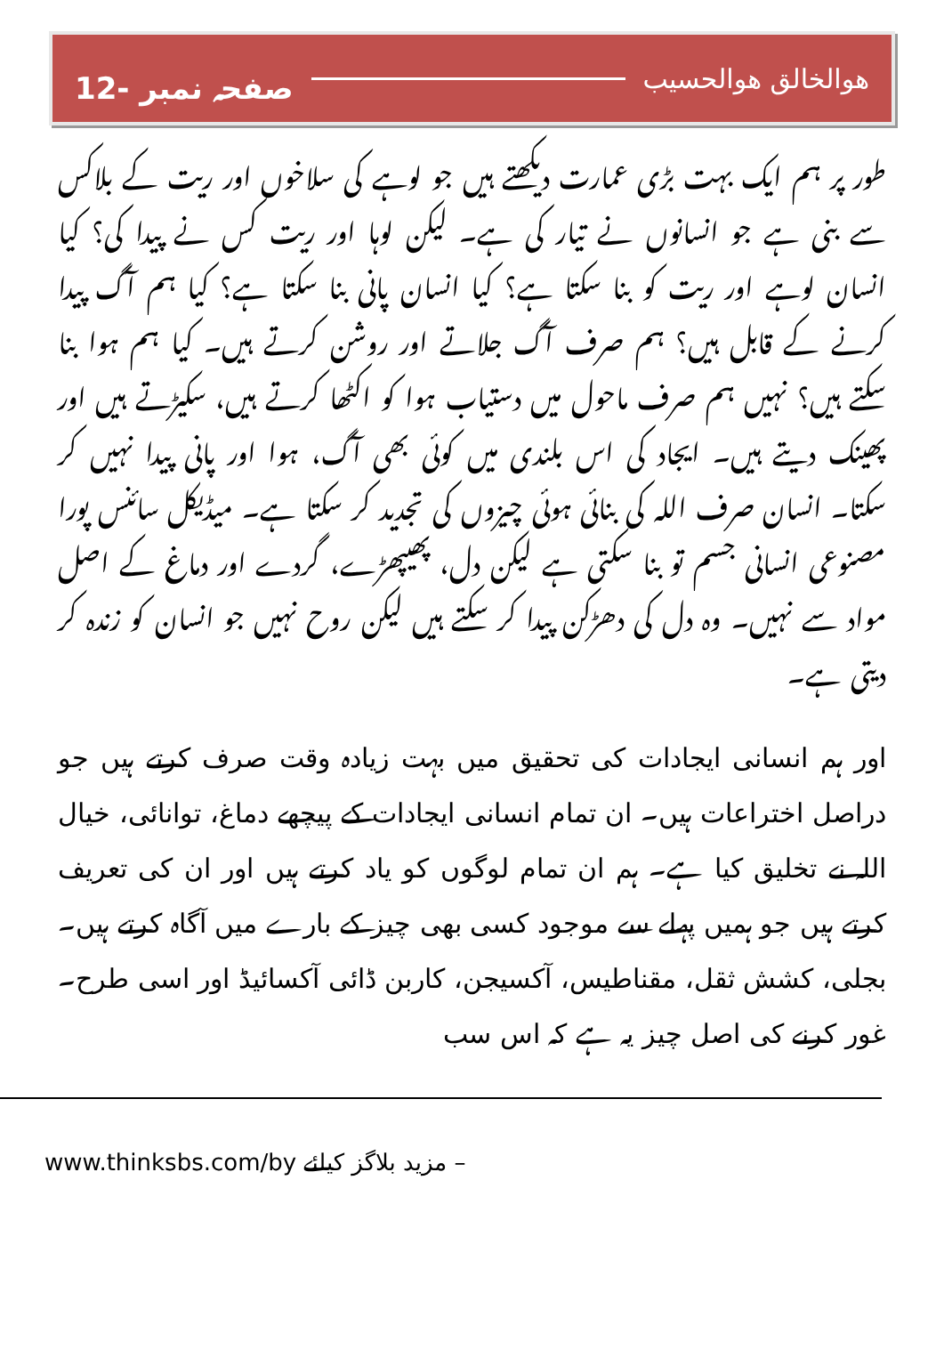صفحہ نمبر -12 ھوالخالق ھوالحسیب
طور پر ہم ایک بہت بڑی عمارت دیکھتے ہیں جو لوہے کی سلاخوں اور ریت کے بلاکس سے بنی ہے جو انسانوں نے تیار کی ہے۔ لیکن لوہا اور ریت کس نے پیدا کی؟ کیا انسان لوہے اور ریت کو بنا سکتا ہے؟ کیا انسان پانی بنا سکتا ہے؟ کیا ہم آگ پیدا کرنے کے قابل ہیں؟ ہم صرف آگ جلاتے اور روشن کرتے ہیں۔ کیا ہم ہوا بنا سکتے ہیں؟ نہیں ہم صرف ماحول میں دستیاب ہوا کو اکٹھا کرتے ہیں، سکیڑتے ہیں اور پھینک دیتے ہیں۔ ایجاد کی اس بلندی میں کوئی بھی آگ، ہوا اور پانی پیدا نہیں کر سکتا۔ انسان صرف اللہ کی بنائی ہوئی چیزوں کی تجدید کر سکتا ہے۔ میڈیکل سائنس پورا مصنوعی انسانی جسم تو بنا سکتی ہے لیکن دل، پھیپھڑے، گردے اور دماغ کے اصل مواد سے نہیں۔ وہ دل کی دھڑکن پیدا کر سکتے ہیں لیکن روح نہیں جو انسان کو زندہ کر دیتی ہے۔
اور ہم انسانی ایجادات کی تحقیق میں بہت زیادہ وقت صرف کرتے ہیں جو دراصل اختراعات ہیں۔ ان تمام انسانی ایجادات کے پیچھے دماغ، توانائی، خیال اللہ نے تخلیق کیا ہے۔ ہم ان تمام لوگوں کو یاد کرتے ہیں اور ان کی تعریف کرتے ہیں جو ہمیں پہلے سے موجود کسی بھی چیز کے بارے میں آگاہ کرتے ہیں۔ بجلی، کشش ثقل، مقناطیس، آکسیجن، کاربن ڈائی آکسائیڈ اور اسی طرح۔ غور کرنے کی اصل چیز یہ ہے کہ اس سب
www.thinksbs.com/by مزید بلاگز کیلئے –